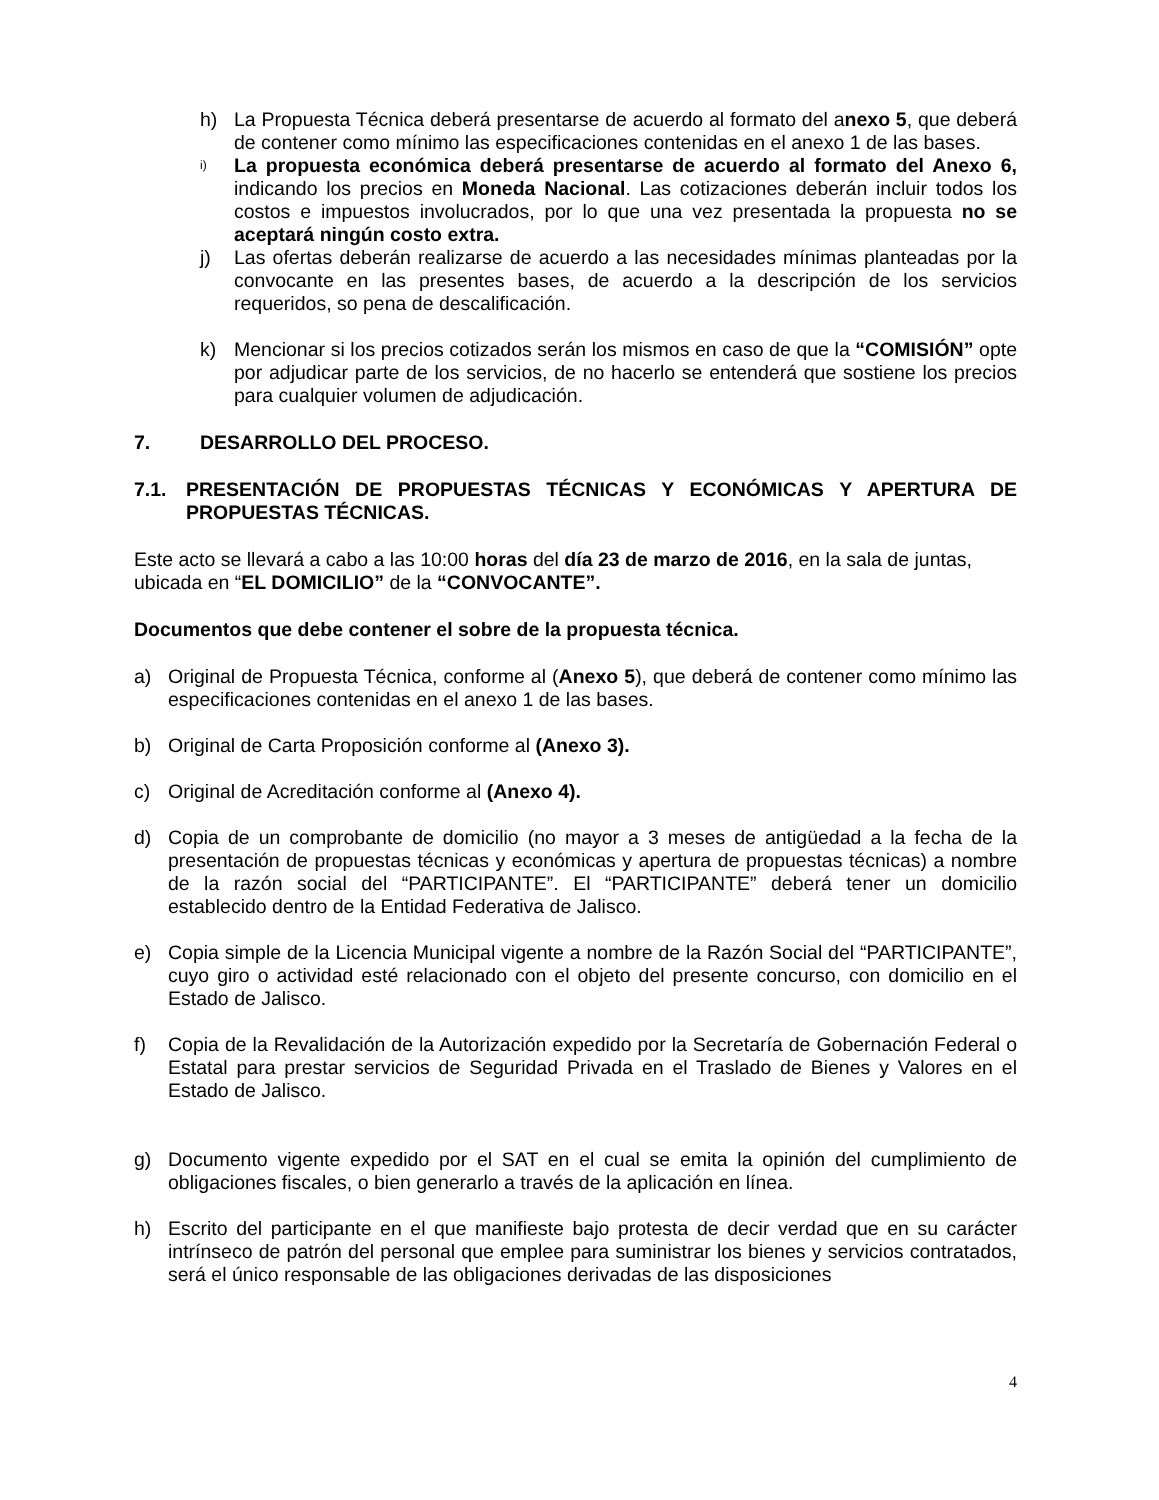h) La Propuesta Técnica deberá presentarse de acuerdo al formato del anexo 5, que deberá de contener como mínimo las especificaciones contenidas en el anexo 1 de las bases.
i) La propuesta económica deberá presentarse de acuerdo al formato del Anexo 6, indicando los precios en Moneda Nacional. Las cotizaciones deberán incluir todos los costos e impuestos involucrados, por lo que una vez presentada la propuesta no se aceptará ningún costo extra.
j) Las ofertas deberán realizarse de acuerdo a las necesidades mínimas planteadas por la convocante en las presentes bases, de acuerdo a la descripción de los servicios requeridos, so pena de descalificación.
k) Mencionar si los precios cotizados serán los mismos en caso de que la “COMISIÓN” opte por adjudicar parte de los servicios, de no hacerlo se entenderá que sostiene los precios para cualquier volumen de adjudicación.
7. DESARROLLO DEL PROCESO.
7.1. PRESENTACIÓN DE PROPUESTAS TÉCNICAS Y ECONÓMICAS Y APERTURA DE PROPUESTAS TÉCNICAS.
Este acto se llevará a cabo a las 10:00 horas del día 23 de marzo de 2016, en la sala de juntas, ubicada en “EL DOMICILIO” de la “CONVOCANTE”.
Documentos que debe contener el sobre de la propuesta técnica.
a) Original de Propuesta Técnica, conforme al (Anexo 5), que deberá de contener como mínimo las especificaciones contenidas en el anexo 1 de las bases.
b) Original de Carta Proposición conforme al (Anexo 3).
c) Original de Acreditación conforme al (Anexo 4).
d) Copia de un comprobante de domicilio (no mayor a 3 meses de antigüedad a la fecha de la presentación de propuestas técnicas y económicas y apertura de propuestas técnicas) a nombre de la razón social del “PARTICIPANTE”. El “PARTICIPANTE” deberá tener un domicilio establecido dentro de la Entidad Federativa de Jalisco.
e) Copia simple de la Licencia Municipal vigente a nombre de la Razón Social del “PARTICIPANTE”, cuyo giro o actividad esté relacionado con el objeto del presente concurso, con domicilio en el Estado de Jalisco.
f) Copia de la Revalidación de la Autorización expedido por la Secretaría de Gobernación Federal o Estatal para prestar servicios de Seguridad Privada en el Traslado de Bienes y Valores en el Estado de Jalisco.
g) Documento vigente expedido por el SAT en el cual se emita la opinión del cumplimiento de obligaciones fiscales, o bien generarlo a través de la aplicación en línea.
h) Escrito del participante en el que manifieste bajo protesta de decir verdad que en su carácter intrínseco de patrón del personal que emplee para suministrar los bienes y servicios contratados, será el único responsable de las obligaciones derivadas de las disposiciones
4